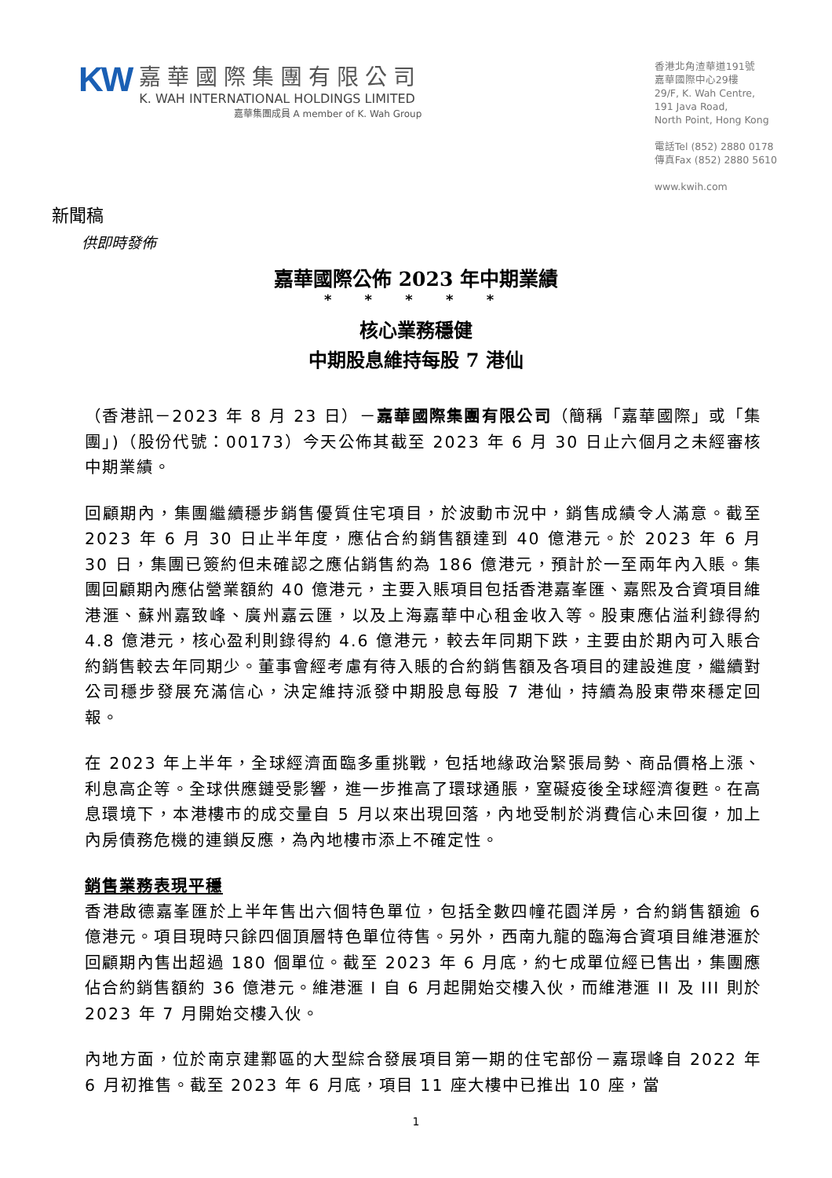KW
嘉華國際集團有限公司
K. WAH INTERNATIONAL HOLDINGS LIMITED
嘉華集團成員 A member of K. Wah Group
香港北角渣華道191號
嘉華國際中心29樓
29/F, K. Wah Centre,
191 Java Road,
North Point, Hong Kong
電話Tel (852) 2880 0178
傳真Fax (852) 2880 5610
www.kwih.com
新聞稿
供即時發佈
嘉華國際公佈 2023 年中期業績
* * * * *
核心業務穩健
中期股息維持每股 7 港仙
（香港訊－2023 年 8 月 23 日）－嘉華國際集團有限公司（簡稱「嘉華國際」或「集團」)（股份代號：00173）今天公佈其截至 2023 年 6 月 30 日止六個月之未經審核中期業績。
回顧期內，集團繼續穩步銷售優質住宅項目，於波動市況中，銷售成績令人滿意。截至 2023 年 6 月 30 日止半年度，應佔合約銷售額達到 40 億港元。於 2023 年 6 月 30 日，集團已簽約但未確認之應佔銷售約為 186 億港元，預計於一至兩年內入賬。集團回顧期內應佔營業額約 40 億港元，主要入賬項目包括香港嘉峯匯、嘉熙及合資項目維港滙、蘇州嘉致峰、廣州嘉云匯，以及上海嘉華中心租金收入等。股東應佔溢利錄得約 4.8 億港元，核心盈利則錄得約 4.6 億港元，較去年同期下跌，主要由於期內可入賬合約銷售較去年同期少。董事會經考慮有待入賬的合約銷售額及各項目的建設進度，繼續對公司穩步發展充滿信心，決定維持派發中期股息每股 7 港仙，持續為股東帶來穩定回報。
在 2023 年上半年，全球經濟面臨多重挑戰，包括地緣政治緊張局勢、商品價格上漲、利息高企等。全球供應鏈受影響，進一步推高了環球通脹，窒礙疫後全球經濟復甦。在高息環境下，本港樓市的成交量自 5 月以來出現回落，內地受制於消費信心未回復，加上內房債務危機的連鎖反應，為內地樓市添上不確定性。
銷售業務表現平穩
香港啟德嘉峯匯於上半年售出六個特色單位，包括全數四幢花園洋房，合約銷售額逾 6 億港元。項目現時只餘四個頂層特色單位待售。另外，西南九龍的臨海合資項目維港滙於回顧期內售出超過 180 個單位。截至 2023 年 6 月底，約七成單位經已售出，集團應佔合約銷售額約 36 億港元。維港滙 I 自 6 月起開始交樓入伙，而維港滙 II 及 III 則於 2023 年 7 月開始交樓入伙。
內地方面，位於南京建鄴區的大型綜合發展項目第一期的住宅部份－嘉璟峰自 2022 年 6 月初推售。截至 2023 年 6 月底，項目 11 座大樓中已推出 10 座，當
1